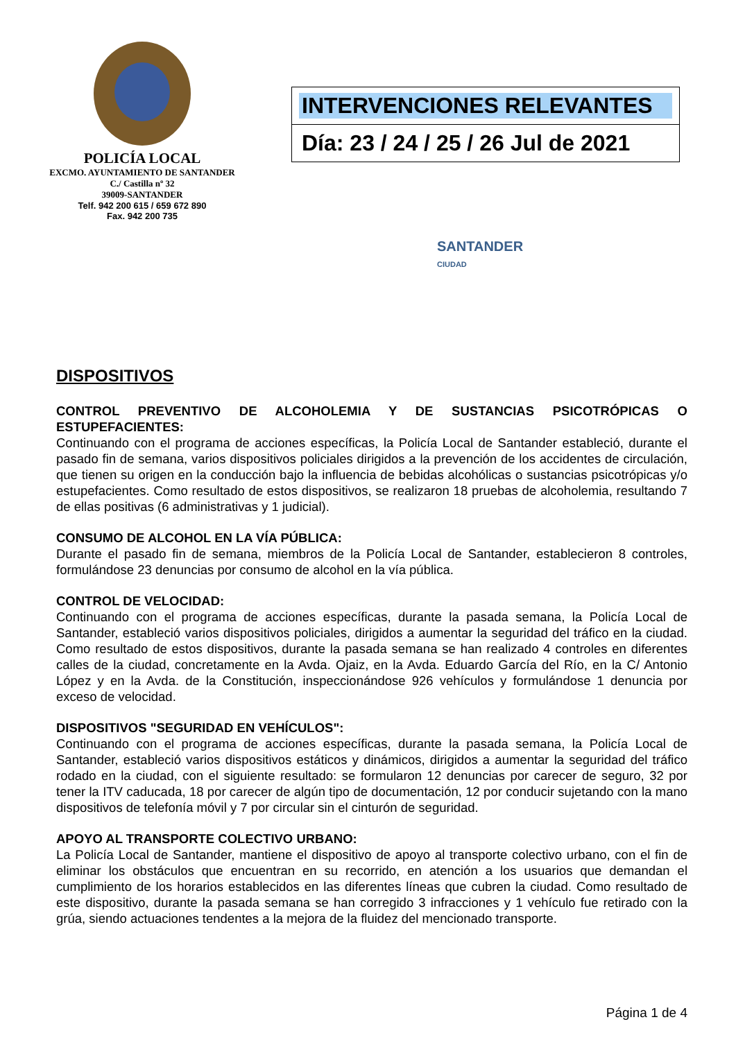POLICÍA LOCAL
EXCMO. AYUNTAMIENTO DE SANTANDER
C./ Castilla nº 32
39009-SANTANDER
Telf. 942 200 615 / 659 672 890
Fax. 942 200 735
INTERVENCIONES RELEVANTES
Día: 23 / 24 / 25 / 26 Jul de 2021
SANTANDER
CIUDAD
DISPOSITIVOS
CONTROL PREVENTIVO DE ALCOHOLEMIA Y DE SUSTANCIAS PSICOTRÓPICAS O ESTUPEFACIENTES:
Continuando con el programa de acciones específicas, la Policía Local de Santander estableció, durante el pasado fin de semana, varios dispositivos policiales dirigidos a la prevención de los accidentes de circulación, que tienen su origen en la conducción bajo la influencia de bebidas alcohólicas o sustancias psicotrópicas y/o estupefacientes. Como resultado de estos dispositivos, se realizaron 18 pruebas de alcoholemia, resultando 7 de ellas positivas (6 administrativas y 1 judicial).
CONSUMO DE ALCOHOL EN LA VÍA PÚBLICA:
Durante el pasado fin de semana, miembros de la Policía Local de Santander, establecieron 8 controles, formulándose 23 denuncias por consumo de alcohol en la vía pública.
CONTROL DE VELOCIDAD:
Continuando con el programa de acciones específicas, durante la pasada semana, la Policía Local de Santander, estableció varios dispositivos policiales, dirigidos a aumentar la seguridad del tráfico en la ciudad. Como resultado de estos dispositivos, durante la pasada semana se han realizado 4 controles en diferentes calles de la ciudad, concretamente en la Avda. Ojaiz, en la Avda. Eduardo García del Río, en la C/ Antonio López y en la Avda. de la Constitución, inspeccionándose 926 vehículos y formulándose 1 denuncia por exceso de velocidad.
DISPOSITIVOS "SEGURIDAD EN VEHÍCULOS":
Continuando con el programa de acciones específicas, durante la pasada semana, la Policía Local de Santander, estableció varios dispositivos estáticos y dinámicos, dirigidos a aumentar la seguridad del tráfico rodado en la ciudad, con el siguiente resultado: se formularon 12 denuncias por carecer de seguro, 32 por tener la ITV caducada, 18 por carecer de algún tipo de documentación, 12 por conducir sujetando con la mano dispositivos de telefonía móvil y 7 por circular sin el cinturón de seguridad.
APOYO AL TRANSPORTE COLECTIVO URBANO:
La Policía Local de Santander, mantiene el dispositivo de apoyo al transporte colectivo urbano, con el fin de eliminar los obstáculos que encuentran en su recorrido, en atención a los usuarios que demandan el cumplimiento de los horarios establecidos en las diferentes líneas que cubren la ciudad. Como resultado de este dispositivo, durante la pasada semana se han corregido 3 infracciones y 1 vehículo fue retirado con la grúa, siendo actuaciones tendentes a la mejora de la fluidez del mencionado transporte.
Página 1 de 4